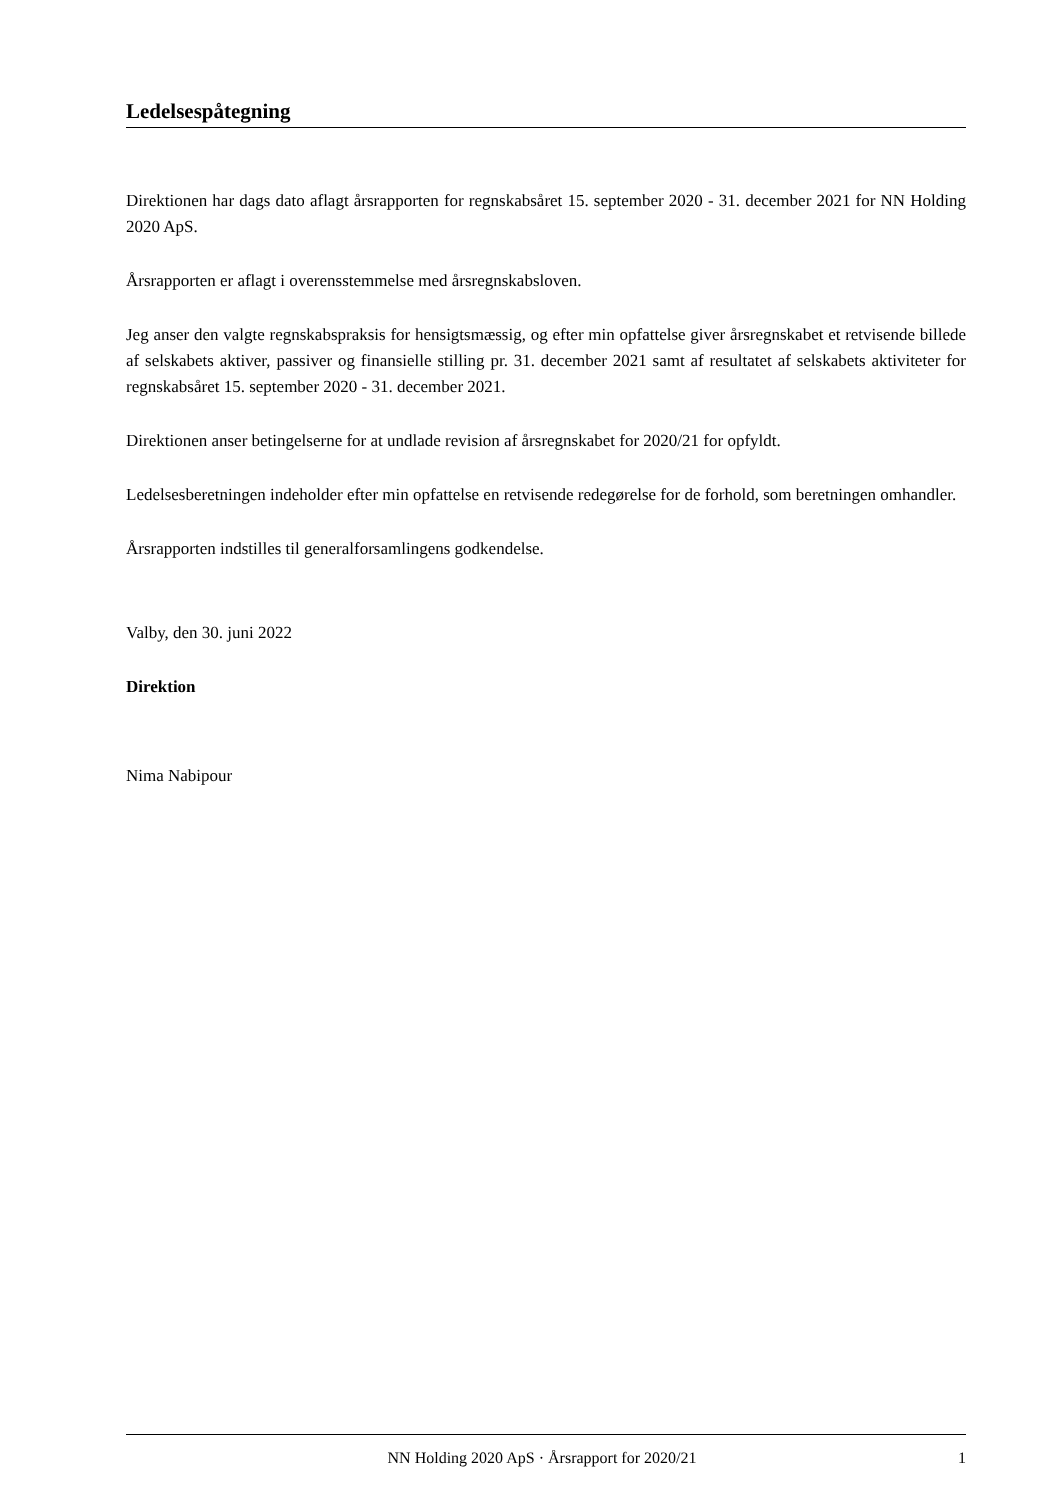Ledelsespåtegning
Direktionen har dags dato aflagt årsrapporten for regnskabsåret 15. september 2020 - 31. december 2021 for NN Holding 2020 ApS.
Årsrapporten er aflagt i overensstemmelse med årsregnskabsloven.
Jeg anser den valgte regnskabspraksis for hensigtsmæssig, og efter min opfattelse giver årsregnskabet et retvisende billede af selskabets aktiver, passiver og finansielle stilling pr. 31. december 2021 samt af resultatet af selskabets aktiviteter for regnskabsåret 15. september 2020 - 31. december 2021.
Direktionen anser betingelserne for at undlade revision af årsregnskabet for 2020/21 for opfyldt.
Ledelsesberetningen indeholder efter min opfattelse en retvisende redegørelse for de forhold, som beretningen omhandler.
Årsrapporten indstilles til generalforsamlingens godkendelse.
Valby, den 30. juni 2022
Direktion
Nima Nabipour
NN Holding 2020 ApS · Årsrapport for 2020/21 1